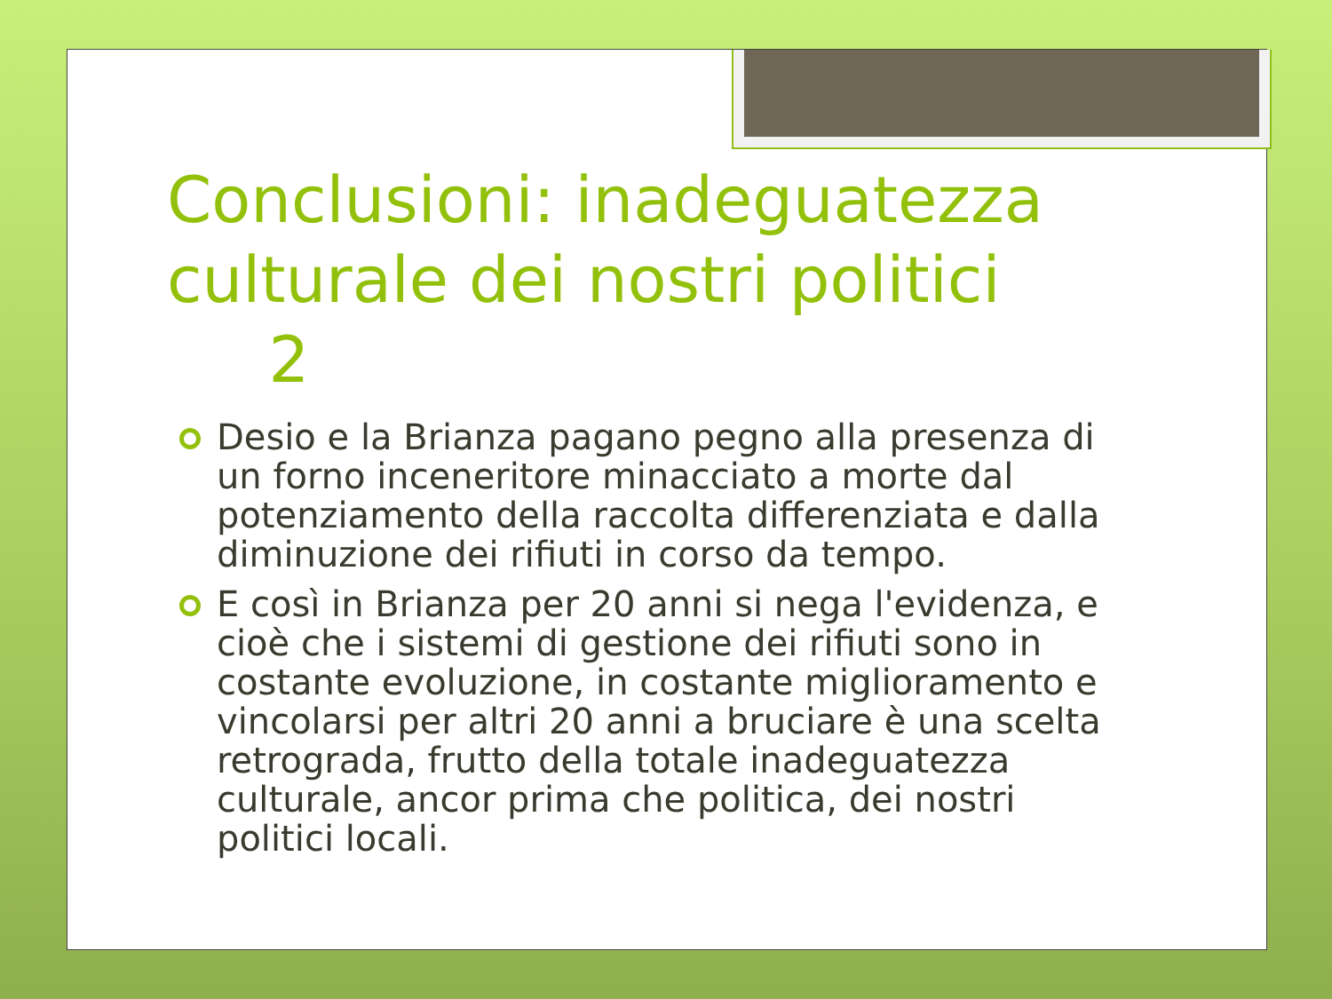Conclusioni: inadeguatezza culturale dei nostri politici 2
Desio e la Brianza pagano pegno alla presenza di un forno inceneritore minacciato a morte dal potenziamento della raccolta differenziata e dalla diminuzione dei rifiuti in corso da tempo.
E così in Brianza per 20 anni si nega l'evidenza, e cioè che i sistemi di gestione dei rifiuti sono in costante evoluzione, in costante miglioramento e vincolarsi per altri 20 anni a bruciare è una scelta retrograda, frutto della totale inadeguatezza culturale, ancor prima che politica, dei nostri politici locali.